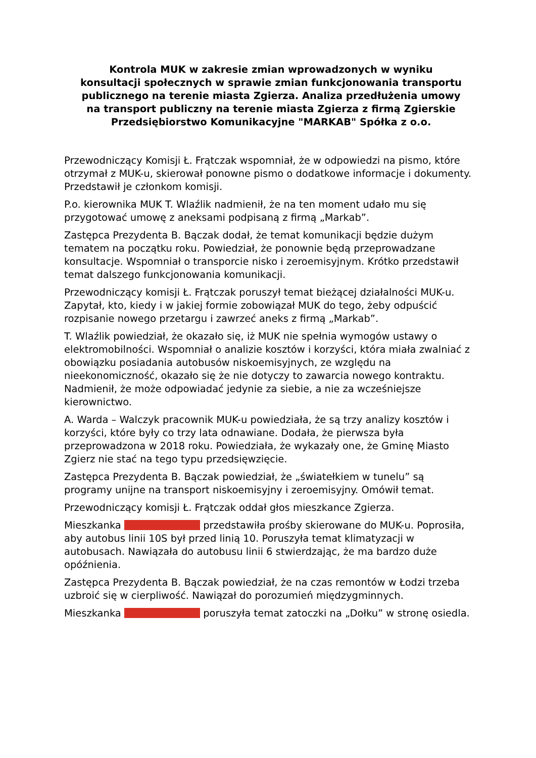Kontrola MUK w zakresie zmian wprowadzonych w wyniku konsultacji społecznych w sprawie zmian funkcjonowania transportu publicznego na terenie miasta Zgierza. Analiza przedłużenia umowy na transport publiczny na terenie miasta Zgierza z firmą Zgierskie Przedsiębiorstwo Komunikacyjne "MARKAB" Spółka z o.o.
Przewodniczący Komisji Ł. Frątczak wspomniał, że w odpowiedzi na pismo, które otrzymał z MUK-u, skierował ponowne pismo o dodatkowe informacje i dokumenty. Przedstawił je członkom komisji.
P.o. kierownika MUK T. Wlaźlik nadmienił, że na ten moment udało mu się przygotować umowę z aneksami podpisaną z firmą „Markab”.
Zastępca Prezydenta B. Bączak dodał, że temat komunikacji będzie dużym tematem na początku roku. Powiedział, że ponownie będą przeprowadzane konsultacje. Wspomniał o transporcie nisko i zeroemisyjnym. Krótko przedstawił temat dalszego funkcjonowania komunikacji.
Przewodniczący komisji Ł. Frątczak poruszył temat bieżącej działalności MUK-u. Zapytał, kto, kiedy i w jakiej formie zobowiązał MUK do tego, żeby odpuścić rozpisanie nowego przetargu i zawrzeć aneks z firmą „Markab”.
T. Wlaźlik powiedział, że okazało się, iż MUK nie spełnia wymogów ustawy o elektromobilności. Wspomniał o analizie kosztów i korzyści, która miała zwalniać z obowiązku posiadania autobusów niskoemisyjnych, ze względu na nieekonomiczność, okazało się że nie dotyczy to zawarcia nowego kontraktu. Nadmienił, że może odpowiadać jedynie za siebie, a nie za wcześniejsze kierownictwo.
A. Warda – Walczyk pracownik MUK-u powiedziała, że są trzy analizy kosztów i korzyści, które były co trzy lata odnawiane. Dodała, że pierwsza była przeprowadzona w 2018 roku. Powiedziała, że wykazały one, że Gminę Miasto Zgierz nie stać na tego typu przedsięwzięcie.
Zastępca Prezydenta B. Bączak powiedział, że „światełkiem w tunelu” są programy unijne na transport niskoemisyjny i zeroemisyjny. Omówił temat.
Przewodniczący komisji Ł. Frątczak oddał głos mieszkance Zgierza.
Mieszkanka przedstawiła prośby skierowane do MUK-u. Poprosiła, aby autobus linii 10S był przed linią 10. Poruszyła temat klimatyzacji w autobusach. Nawiązała do autobusu linii 6 stwierdzając, że ma bardzo duże opóźnienia.
Zastępca Prezydenta B. Bączak powiedział, że na czas remontów w Łodzi trzeba uzbroić się w cierpliwość. Nawiązał do porozumień międzygminnych.
Mieszkanka poruszyła temat zatoczki na „Dołku” w stronę osiedla.